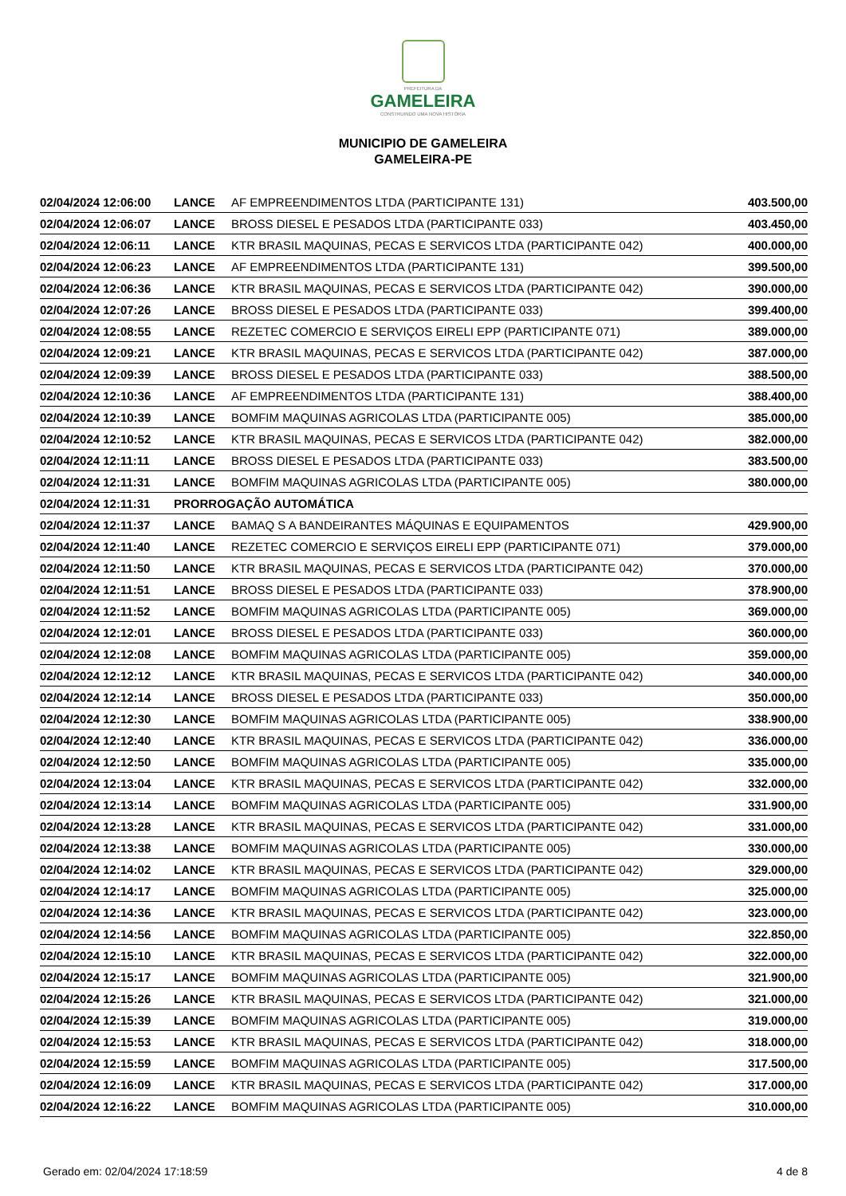PREFEITURA DA
GAMELEIRA
CONSTRUINDO UMA NOVA HISTÓRIA
MUNICIPIO DE GAMELEIRA
GAMELEIRA-PE
| 02/04/2024 12:06:00 | LANCE | AF EMPREENDIMENTOS LTDA (PARTICIPANTE 131) | 403.500,00 |
| 02/04/2024 12:06:07 | LANCE | BROSS DIESEL E PESADOS LTDA (PARTICIPANTE 033) | 403.450,00 |
| 02/04/2024 12:06:11 | LANCE | KTR BRASIL MAQUINAS, PECAS E SERVICOS LTDA (PARTICIPANTE 042) | 400.000,00 |
| 02/04/2024 12:06:23 | LANCE | AF EMPREENDIMENTOS LTDA (PARTICIPANTE 131) | 399.500,00 |
| 02/04/2024 12:06:36 | LANCE | KTR BRASIL MAQUINAS, PECAS E SERVICOS LTDA (PARTICIPANTE 042) | 390.000,00 |
| 02/04/2024 12:07:26 | LANCE | BROSS DIESEL E PESADOS LTDA (PARTICIPANTE 033) | 399.400,00 |
| 02/04/2024 12:08:55 | LANCE | REZETEC COMERCIO E SERVIÇOS EIRELI EPP (PARTICIPANTE 071) | 389.000,00 |
| 02/04/2024 12:09:21 | LANCE | KTR BRASIL MAQUINAS, PECAS E SERVICOS LTDA (PARTICIPANTE 042) | 387.000,00 |
| 02/04/2024 12:09:39 | LANCE | BROSS DIESEL E PESADOS LTDA (PARTICIPANTE 033) | 388.500,00 |
| 02/04/2024 12:10:36 | LANCE | AF EMPREENDIMENTOS LTDA (PARTICIPANTE 131) | 388.400,00 |
| 02/04/2024 12:10:39 | LANCE | BOMFIM MAQUINAS AGRICOLAS LTDA (PARTICIPANTE 005) | 385.000,00 |
| 02/04/2024 12:10:52 | LANCE | KTR BRASIL MAQUINAS, PECAS E SERVICOS LTDA (PARTICIPANTE 042) | 382.000,00 |
| 02/04/2024 12:11:11 | LANCE | BROSS DIESEL E PESADOS LTDA (PARTICIPANTE 033) | 383.500,00 |
| 02/04/2024 12:11:31 | LANCE | BOMFIM MAQUINAS AGRICOLAS LTDA (PARTICIPANTE 005) | 380.000,00 |
| 02/04/2024 12:11:31 | PRORROGAÇÃO AUTOMÁTICA | | |
| 02/04/2024 12:11:37 | LANCE | BAMAQ S A BANDEIRANTES MÁQUINAS E EQUIPAMENTOS | 429.900,00 |
| 02/04/2024 12:11:40 | LANCE | REZETEC COMERCIO E SERVIÇOS EIRELI EPP (PARTICIPANTE 071) | 379.000,00 |
| 02/04/2024 12:11:50 | LANCE | KTR BRASIL MAQUINAS, PECAS E SERVICOS LTDA (PARTICIPANTE 042) | 370.000,00 |
| 02/04/2024 12:11:51 | LANCE | BROSS DIESEL E PESADOS LTDA (PARTICIPANTE 033) | 378.900,00 |
| 02/04/2024 12:11:52 | LANCE | BOMFIM MAQUINAS AGRICOLAS LTDA (PARTICIPANTE 005) | 369.000,00 |
| 02/04/2024 12:12:01 | LANCE | BROSS DIESEL E PESADOS LTDA (PARTICIPANTE 033) | 360.000,00 |
| 02/04/2024 12:12:08 | LANCE | BOMFIM MAQUINAS AGRICOLAS LTDA (PARTICIPANTE 005) | 359.000,00 |
| 02/04/2024 12:12:12 | LANCE | KTR BRASIL MAQUINAS, PECAS E SERVICOS LTDA (PARTICIPANTE 042) | 340.000,00 |
| 02/04/2024 12:12:14 | LANCE | BROSS DIESEL E PESADOS LTDA (PARTICIPANTE 033) | 350.000,00 |
| 02/04/2024 12:12:30 | LANCE | BOMFIM MAQUINAS AGRICOLAS LTDA (PARTICIPANTE 005) | 338.900,00 |
| 02/04/2024 12:12:40 | LANCE | KTR BRASIL MAQUINAS, PECAS E SERVICOS LTDA (PARTICIPANTE 042) | 336.000,00 |
| 02/04/2024 12:12:50 | LANCE | BOMFIM MAQUINAS AGRICOLAS LTDA (PARTICIPANTE 005) | 335.000,00 |
| 02/04/2024 12:13:04 | LANCE | KTR BRASIL MAQUINAS, PECAS E SERVICOS LTDA (PARTICIPANTE 042) | 332.000,00 |
| 02/04/2024 12:13:14 | LANCE | BOMFIM MAQUINAS AGRICOLAS LTDA (PARTICIPANTE 005) | 331.900,00 |
| 02/04/2024 12:13:28 | LANCE | KTR BRASIL MAQUINAS, PECAS E SERVICOS LTDA (PARTICIPANTE 042) | 331.000,00 |
| 02/04/2024 12:13:38 | LANCE | BOMFIM MAQUINAS AGRICOLAS LTDA (PARTICIPANTE 005) | 330.000,00 |
| 02/04/2024 12:14:02 | LANCE | KTR BRASIL MAQUINAS, PECAS E SERVICOS LTDA (PARTICIPANTE 042) | 329.000,00 |
| 02/04/2024 12:14:17 | LANCE | BOMFIM MAQUINAS AGRICOLAS LTDA (PARTICIPANTE 005) | 325.000,00 |
| 02/04/2024 12:14:36 | LANCE | KTR BRASIL MAQUINAS, PECAS E SERVICOS LTDA (PARTICIPANTE 042) | 323.000,00 |
| 02/04/2024 12:14:56 | LANCE | BOMFIM MAQUINAS AGRICOLAS LTDA (PARTICIPANTE 005) | 322.850,00 |
| 02/04/2024 12:15:10 | LANCE | KTR BRASIL MAQUINAS, PECAS E SERVICOS LTDA (PARTICIPANTE 042) | 322.000,00 |
| 02/04/2024 12:15:17 | LANCE | BOMFIM MAQUINAS AGRICOLAS LTDA (PARTICIPANTE 005) | 321.900,00 |
| 02/04/2024 12:15:26 | LANCE | KTR BRASIL MAQUINAS, PECAS E SERVICOS LTDA (PARTICIPANTE 042) | 321.000,00 |
| 02/04/2024 12:15:39 | LANCE | BOMFIM MAQUINAS AGRICOLAS LTDA (PARTICIPANTE 005) | 319.000,00 |
| 02/04/2024 12:15:53 | LANCE | KTR BRASIL MAQUINAS, PECAS E SERVICOS LTDA (PARTICIPANTE 042) | 318.000,00 |
| 02/04/2024 12:15:59 | LANCE | BOMFIM MAQUINAS AGRICOLAS LTDA (PARTICIPANTE 005) | 317.500,00 |
| 02/04/2024 12:16:09 | LANCE | KTR BRASIL MAQUINAS, PECAS E SERVICOS LTDA (PARTICIPANTE 042) | 317.000,00 |
| 02/04/2024 12:16:22 | LANCE | BOMFIM MAQUINAS AGRICOLAS LTDA (PARTICIPANTE 005) | 310.000,00 |
Gerado em: 02/04/2024 17:18:59 4 de 8